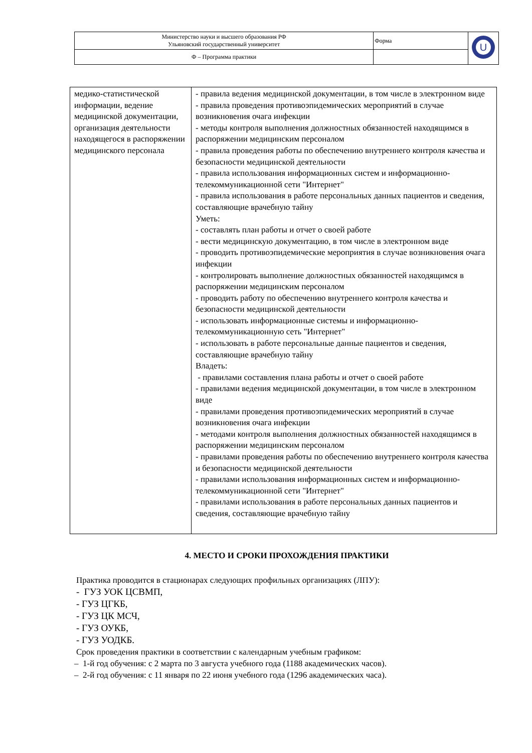| Министерство науки и высшего образования РФ Ульяновский государственный университет | Форма | U |
| Ф – Программа практики | | |
| медико-статистической информации, ведение медицинской документации, организация деятельности находящегося в распоряжении медицинского персонала | - правила ведения медицинской документации, в том числе в электронном виде - правила проведения противоэпидемических мероприятий в случае возникновения очага инфекции - методы контроля выполнения должностных обязанностей находящимся в распоряжении медицинским персоналом - правила проведения работы по обеспечению внутреннего контроля качества и безопасности медицинской деятельности - правила использования информационных систем и информационно-телекоммуникационной сети "Интернет" - правила использования в работе персональных данных пациентов и сведения, составляющие врачебную тайну Уметь: - составлять план работы и отчет о своей работе - вести медицинскую документацию, в том числе в электронном виде - проводить противоэпидемические мероприятия в случае возникновения очага инфекции - контролировать выполнение должностных обязанностей находящимся в распоряжении медицинским персоналом - проводить работу по обеспечению внутреннего контроля качества и безопасности медицинской деятельности - использовать информационные системы и информационно-телекоммуникационную сеть "Интернет" - использовать в работе персональные данные пациентов и сведения, составляющие врачебную тайну Владеть: - правилами составления плана работы и отчет о своей работе - правилами ведения медицинской документации, в том числе в электронном виде - правилами проведения противоэпидемических мероприятий в случае возникновения очага инфекции - методами контроля выполнения должностных обязанностей находящимся в распоряжении медицинским персоналом - правилами проведения работы по обеспечению внутреннего контроля качества и безопасности медицинской деятельности - правилами использования информационных систем и информационно-телекоммуникационной сети "Интернет" - правилами использования в работе персональных данных пациентов и сведения, составляющие врачебную тайну |
4. МЕСТО И СРОКИ ПРОХОЖДЕНИЯ ПРАКТИКИ
Практика проводится в стационарах следующих профильных организациях (ЛПУ):
- ГУЗ УОК ЦСВМП,
- ГУЗ ЦГКБ,
- ГУЗ ЦК МСЧ,
- ГУЗ ОУКБ,
- ГУЗ УОДКБ.
Срок проведения практики в соответствии с календарным учебным графиком:
– 1-й год обучения: с 2 марта по 3 августа учебного года (1188 академических часов).
– 2-й год обучения: с 11 января по 22 июня учебного года (1296 академических часа).